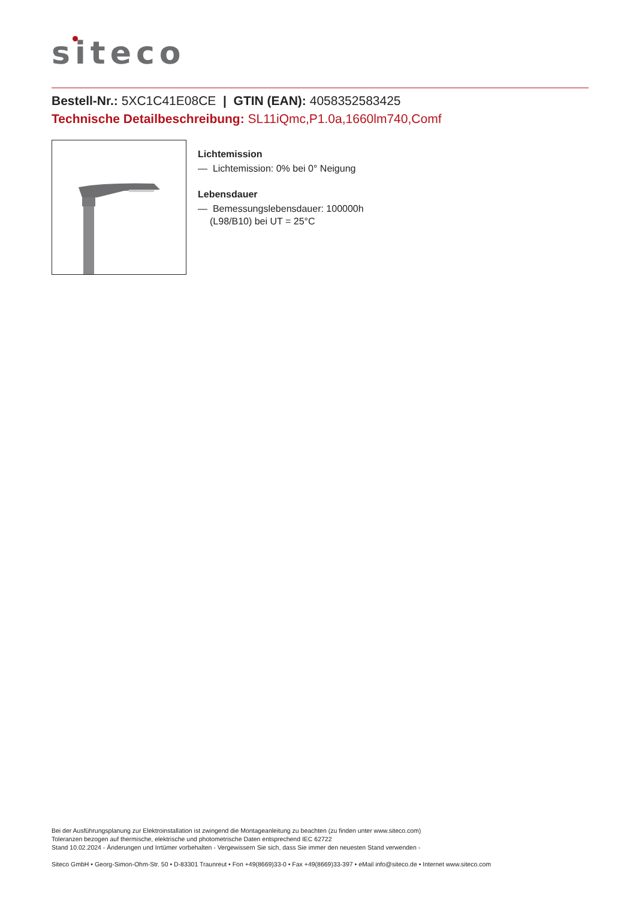siteco
Bestell-Nr.: 5XC1C41E08CE | GTIN (EAN): 4058352583425
Technische Detailbeschreibung: SL11iQmc,P1.0a,1660lm740,Comf
Lichtemission
— Lichtemission: 0% bei 0° Neigung
Lebensdauer
— Bemessungslebensdauer: 100000h
(L98/B10) bei UT = 25°C
Bei der Ausführungsplanung zur Elektroinstallation ist zwingend die Montageanleitung zu beachten (zu finden unter www.siteco.com)
Toleranzen bezogen auf thermische, elektrische und photometrische Daten entsprechend IEC 62722
Stand 10.02.2024 - Änderungen und Irrtümer vorbehalten - Vergewissern Sie sich, dass Sie immer den neuesten Stand verwenden -
Siteco GmbH • Georg-Simon-Ohm-Str. 50 • D-83301 Traunreut • Fon +49(8669)33-0 • Fax +49(8669)33-397 • eMail info@siteco.de • Internet www.siteco.com